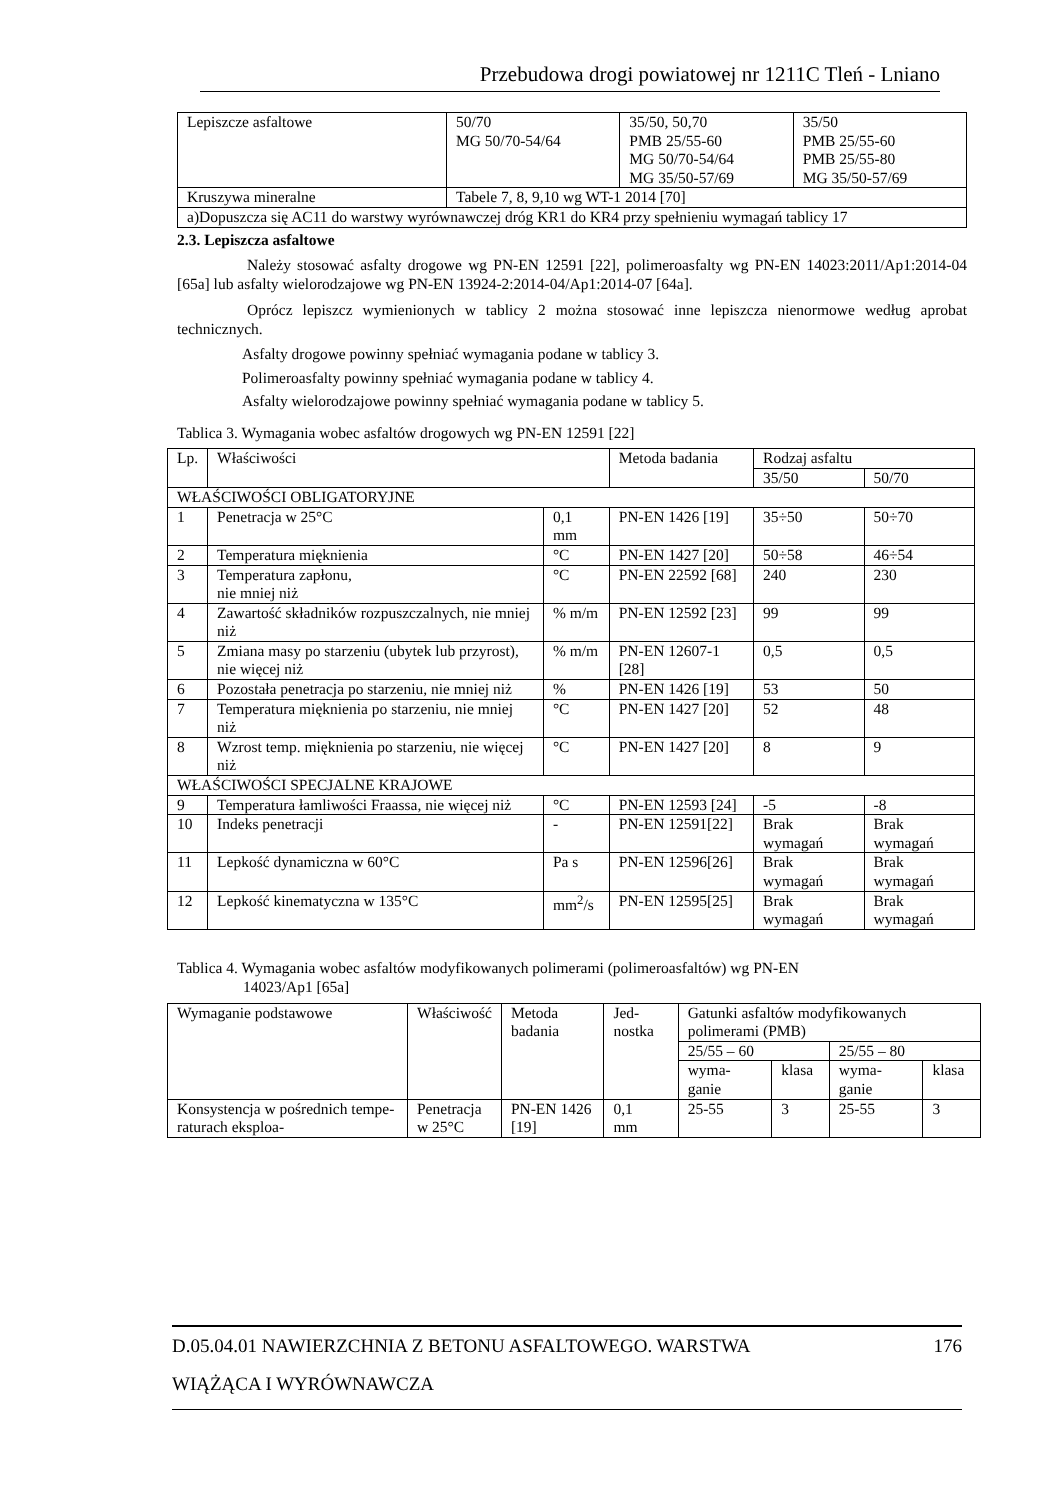Przebudowa drogi powiatowej nr 1211C Tleń - Lniano
| Lepiszcze asfaltowe | 50/70 MG 50/70-54/64 | 35/50, 50,70 PMB 25/55-60 MG 50/70-54/64 MG 35/50-57/69 | 35/50 PMB 25/55-60 PMB 25/55-80 MG 35/50-57/69 |
| Kruszywa mineralne | Tabele 7, 8, 9,10 wg WT-1 2014 [70] | | |
| a)Dopuszcza się AC11 do warstwy wyrównawczej dróg KR1 do KR4 przy spełnieniu wymagań tablicy 17 | | | |
2.3. Lepiszcza asfaltowe
Należy stosować asfalty drogowe wg PN-EN 12591 [22], polimeroasfalty wg PN-EN 14023:2011/Ap1:2014-04 [65a] lub asfalty wielorodzajowe wg PN-EN 13924-2:2014-04/Ap1:2014-07 [64a].
Oprócz lepiszcz wymienionych w tablicy 2 można stosować inne lepiszcza nienormowe według aprobat technicznych.
Asfalty drogowe powinny spełniać wymagania podane w tablicy 3.
Polimeroasfalty powinny spełniać wymagania podane w tablicy 4.
Asfalty wielorodzajowe powinny spełniać wymagania podane w tablicy 5.
Tablica 3. Wymagania wobec asfaltów drogowych wg PN-EN 12591 [22]
| Lp. | Właściwości | | Metoda badania | Rodzaj asfaltu | |
| --- | --- | --- | --- | --- | --- |
| | | | | 35/50 | 50/70 |
| WŁAŚCIWOŚCI OBLIGATORYJNE | | | | | |
| 1 | Penetracja w 25°C | 0,1 mm | PN-EN 1426 [19] | 35÷50 | 50÷70 |
| 2 | Temperatura mięknienia | °C | PN-EN 1427 [20] | 50÷58 | 46÷54 |
| 3 | Temperatura zapłonu, nie mniej niż | °C | PN-EN 22592 [68] | 240 | 230 |
| 4 | Zawartość składników rozpuszczalnych, nie mniej niż | % m/m | PN-EN 12592 [23] | 99 | 99 |
| 5 | Zmiana masy po starzeniu (ubytek lub przyrost), nie więcej niż | % m/m | PN-EN 12607-1 [28] | 0,5 | 0,5 |
| 6 | Pozostała penetracja po starzeniu, nie mniej niż | % | PN-EN 1426 [19] | 53 | 50 |
| 7 | Temperatura mięknienia po starzeniu, nie mniej niż | °C | PN-EN 1427 [20] | 52 | 48 |
| 8 | Wzrost temp. mięknienia po starzeniu, nie więcej niż | °C | PN-EN 1427 [20] | 8 | 9 |
| WŁAŚCIWOŚCI SPECJALNE KRAJOWE | | | | | |
| 9 | Temperatura łamliwości Fraassa, nie więcej niż | °C | PN-EN 12593 [24] | -5 | -8 |
| 10 | Indeks penetracji | - | PN-EN 12591[22] | Brak wymagań | Brak wymagań |
| 11 | Lepkość dynamiczna w 60°C | Pa s | PN-EN 12596[26] | Brak wymagań | Brak wymagań |
| 12 | Lepkość kinematyczna w 135°C | mm<sup>2</sup>/s | PN-EN 12595[25] | Brak wymagań | Brak wymagań |
Tablica 4. Wymagania wobec asfaltów modyfikowanych polimerami (polimeroasfaltów) wg PN-EN
14023/Ap1 [65a]
| Wymaganie podstawowe | Właściwość | Metoda badania | Jed-nostka | Gatunki asfaltów modyfikowanych polimerami (PMB) | | | |
| --- | --- | --- | --- | --- | --- | --- | --- |
| | | | | 25/55 – 60 | | 25/55 – 80 | |
| | | | | wyma-ganie | klasa | wyma-ganie | klasa |
| Konsystencja w pośrednich tempe-raturach eksploa- | Penetracja w 25°C | PN-EN 1426 [19] | 0,1 mm | 25-55 | 3 | 25-55 | 3 |
D.05.04.01 NAWIERZCHNIA Z BETONU ASFALTOWEGO. WARSTWA 176
WIĄŻĄCA I WYRÓWNAWCZA